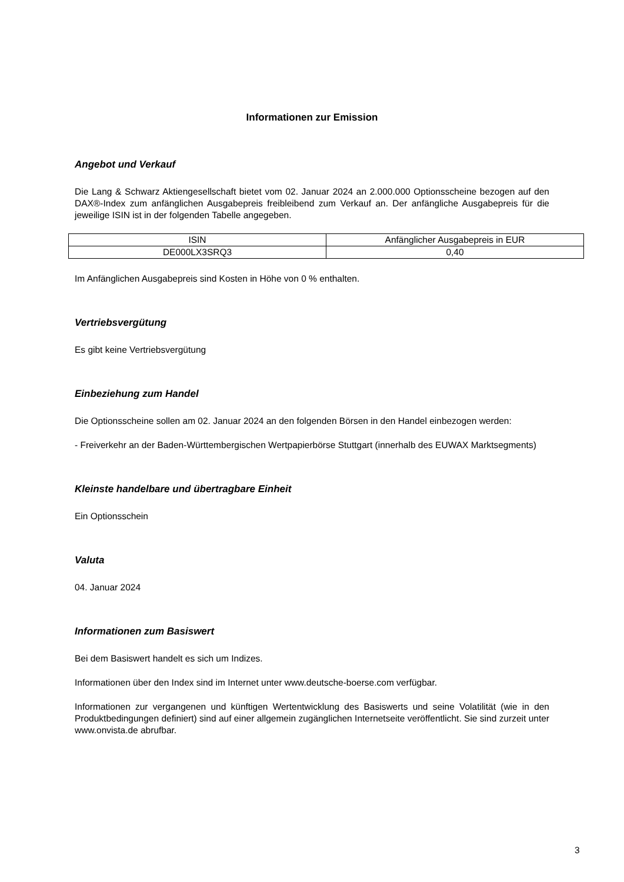Informationen zur Emission
Angebot und Verkauf
Die Lang & Schwarz Aktiengesellschaft bietet vom 02. Januar 2024 an 2.000.000 Optionsscheine bezogen auf den DAX®-Index zum anfänglichen Ausgabepreis freibleibend zum Verkauf an. Der anfängliche Ausgabepreis für die jeweilige ISIN ist in der folgenden Tabelle angegeben.
| ISIN | Anfänglicher Ausgabepreis in EUR |
| DE000LX3SRQ3 | 0,40 |
Im Anfänglichen Ausgabepreis sind Kosten in Höhe von 0 % enthalten.
Vertriebsvergütung
Es gibt keine Vertriebsvergütung
Einbeziehung zum Handel
Die Optionsscheine sollen am 02. Januar 2024 an den folgenden Börsen in den Handel einbezogen werden:
- Freiverkehr an der Baden-Württembergischen Wertpapierbörse Stuttgart (innerhalb des EUWAX Marktsegments)
Kleinste handelbare und übertragbare Einheit
Ein Optionsschein
Valuta
04. Januar 2024
Informationen zum Basiswert
Bei dem Basiswert handelt es sich um Indizes.
Informationen über den Index sind im Internet unter www.deutsche-boerse.com verfügbar.
Informationen zur vergangenen und künftigen Wertentwicklung des Basiswerts und seine Volatilität (wie in den Produktbedingungen definiert) sind auf einer allgemein zugänglichen Internetseite veröffentlicht. Sie sind zurzeit unter www.onvista.de abrufbar.
3